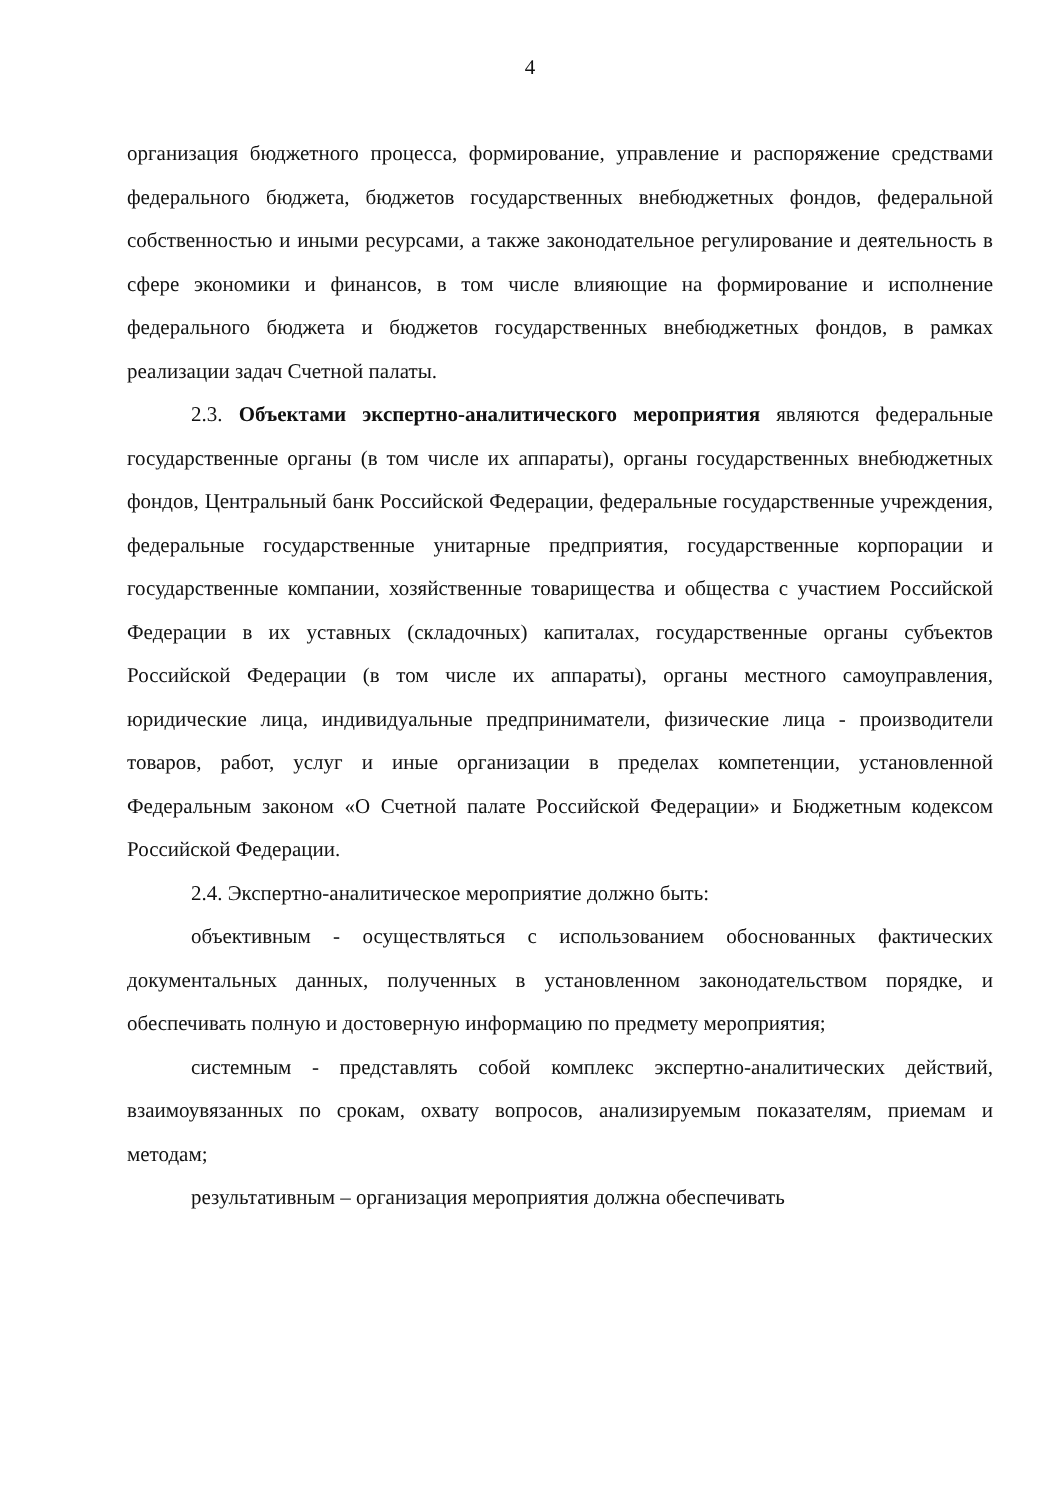4
организация бюджетного процесса, формирование, управление и распоряжение средствами федерального бюджета, бюджетов государственных внебюджетных фондов, федеральной собственностью и иными ресурсами, а также законодательное регулирование и деятельность в сфере экономики и финансов, в том числе влияющие на формирование и исполнение федерального бюджета и бюджетов государственных внебюджетных фондов, в рамках реализации задач Счетной палаты.
2.3. Объектами экспертно-аналитического мероприятия являются федеральные государственные органы (в том числе их аппараты), органы государственных внебюджетных фондов, Центральный банк Российской Федерации, федеральные государственные учреждения, федеральные государственные унитарные предприятия, государственные корпорации и государственные компании, хозяйственные товарищества и общества с участием Российской Федерации в их уставных (складочных) капиталах, государственные органы субъектов Российской Федерации (в том числе их аппараты), органы местного самоуправления, юридические лица, индивидуальные предприниматели, физические лица - производители товаров, работ, услуг и иные организации в пределах компетенции, установленной Федеральным законом «О Счетной палате Российской Федерации» и Бюджетным кодексом Российской Федерации.
2.4. Экспертно-аналитическое мероприятие должно быть:
объективным - осуществляться с использованием обоснованных фактических документальных данных, полученных в установленном законодательством порядке, и обеспечивать полную и достоверную информацию по предмету мероприятия;
системным - представлять собой комплекс экспертно-аналитических действий, взаимоувязанных по срокам, охвату вопросов, анализируемым показателям, приемам и методам;
результативным – организация мероприятия должна обеспечивать